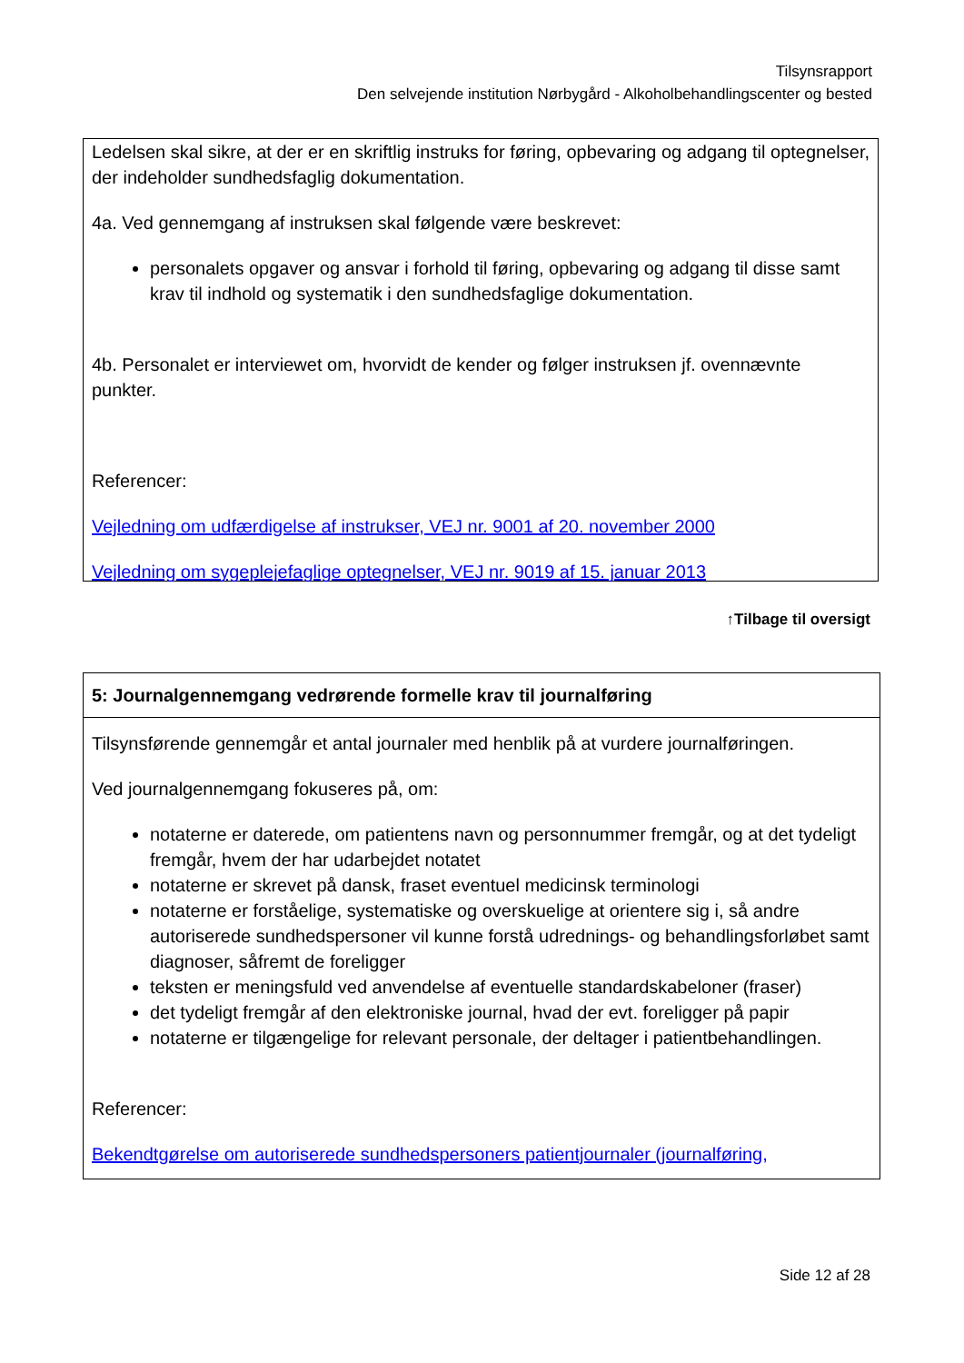Tilsynsrapport
Den selvejende institution Nørbygård - Alkoholbehandlingscenter og bested
Ledelsen skal sikre, at der er en skriftlig instruks for føring, opbevaring og adgang til optegnelser, der indeholder sundhedsfaglig dokumentation.
4a. Ved gennemgang af instruksen skal følgende være beskrevet:
personalets opgaver og ansvar i forhold til føring, opbevaring og adgang til disse samt krav til indhold og systematik i den sundhedsfaglige dokumentation.
4b. Personalet er interviewet om, hvorvidt de kender og følger instruksen jf. ovennævnte punkter.
Referencer:
Vejledning om udfærdigelse af instrukser, VEJ nr. 9001 af 20. november 2000
Vejledning om sygeplejefaglige optegnelser, VEJ nr. 9019 af 15. januar 2013
↑Tilbage til oversigt
5: Journalgennemgang vedrørende formelle krav til journalføring
Tilsynsførende gennemgår et antal journaler med henblik på at vurdere journalføringen.
Ved journalgennemgang fokuseres på, om:
notaterne er daterede, om patientens navn og personnummer fremgår, og at det tydeligt fremgår, hvem der har udarbejdet notatet
notaterne er skrevet på dansk, fraset eventuel medicinsk terminologi
notaterne er forståelige, systematiske og overskuelige at orientere sig i, så andre autoriserede sundhedspersoner vil kunne forstå udrednings- og behandlingsforløbet samt diagnoser, såfremt de foreligger
teksten er meningsfuld ved anvendelse af eventuelle standardskabeloner (fraser)
det tydeligt fremgår af den elektroniske journal, hvad der evt. foreligger på papir
notaterne er tilgængelige for relevant personale, der deltager i patientbehandlingen.
Referencer:
Bekendtgørelse om autoriserede sundhedspersoners patientjournaler (journalføring,
Side 12 af 28